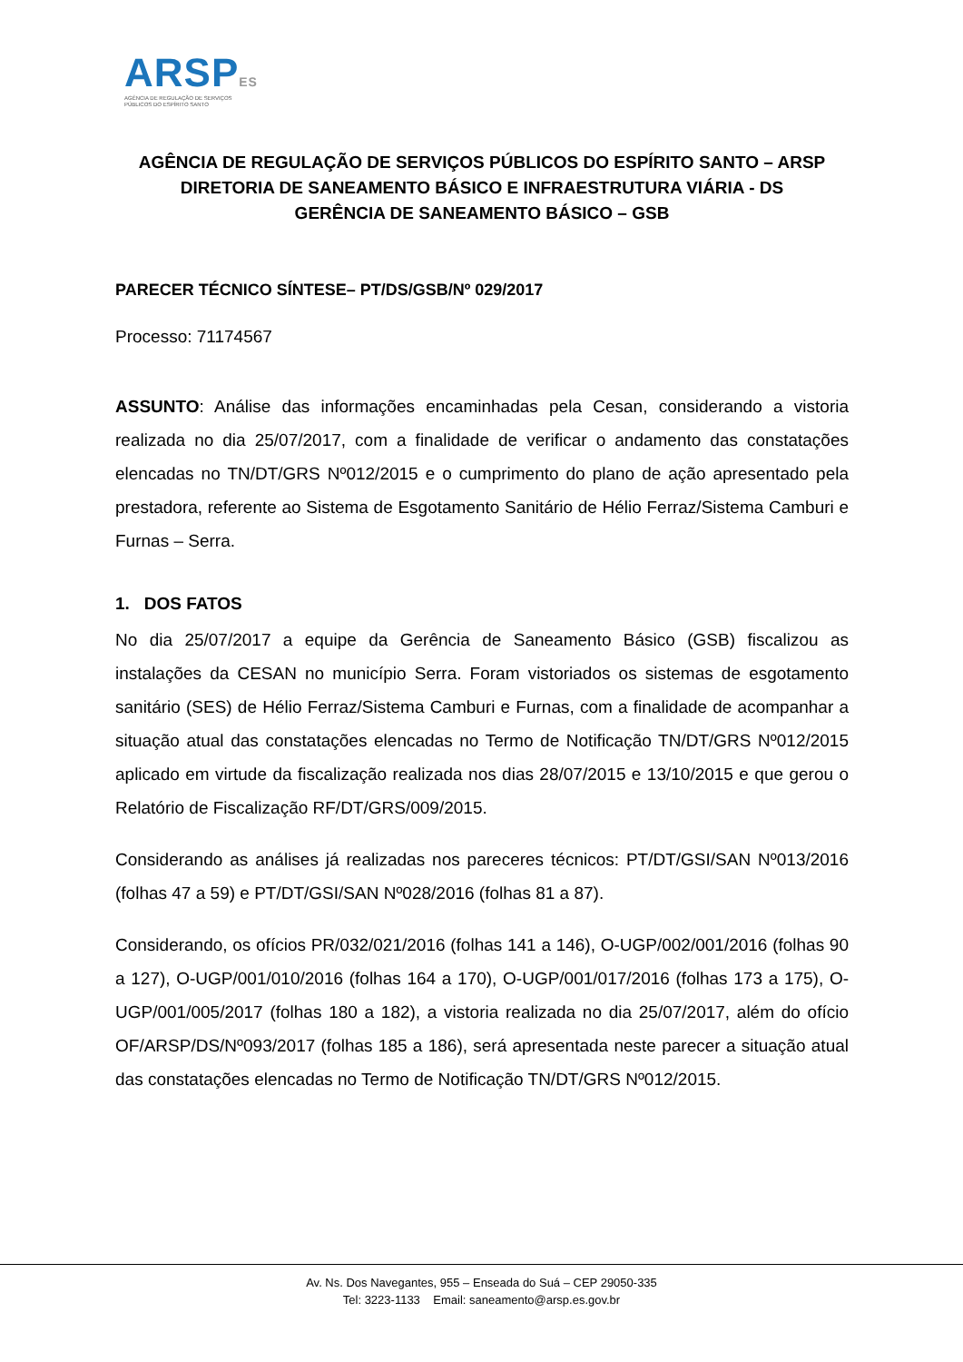ARSPES
AGÊNCIA DE REGULAÇÃO DE SERVIÇOS
PÚBLICOS DO ESPÍRITO SANTO
AGÊNCIA DE REGULAÇÃO DE SERVIÇOS PÚBLICOS DO ESPÍRITO SANTO – ARSP
DIRETORIA DE SANEAMENTO BÁSICO E INFRAESTRUTURA VIÁRIA - DS
GERÊNCIA DE SANEAMENTO BÁSICO – GSB
PARECER TÉCNICO SÍNTESE– PT/DS/GSB/Nº 029/2017
Processo: 71174567
ASSUNTO: Análise das informações encaminhadas pela Cesan, considerando a vistoria realizada no dia 25/07/2017, com a finalidade de verificar o andamento das constatações elencadas no TN/DT/GRS Nº012/2015 e o cumprimento do plano de ação apresentado pela prestadora, referente ao Sistema de Esgotamento Sanitário de Hélio Ferraz/Sistema Camburi e Furnas – Serra.
1. DOS FATOS
No dia 25/07/2017 a equipe da Gerência de Saneamento Básico (GSB) fiscalizou as instalações da CESAN no município Serra. Foram vistoriados os sistemas de esgotamento sanitário (SES) de Hélio Ferraz/Sistema Camburi e Furnas, com a finalidade de acompanhar a situação atual das constatações elencadas no Termo de Notificação TN/DT/GRS Nº012/2015 aplicado em virtude da fiscalização realizada nos dias 28/07/2015 e 13/10/2015 e que gerou o Relatório de Fiscalização RF/DT/GRS/009/2015.
Considerando as análises já realizadas nos pareceres técnicos: PT/DT/GSI/SAN Nº013/2016 (folhas 47 a 59) e PT/DT/GSI/SAN Nº028/2016 (folhas 81 a 87).
Considerando, os ofícios PR/032/021/2016 (folhas 141 a 146), O-UGP/002/001/2016 (folhas 90 a 127), O-UGP/001/010/2016 (folhas 164 a 170), O-UGP/001/017/2016 (folhas 173 a 175), O-UGP/001/005/2017 (folhas 180 a 182), a vistoria realizada no dia 25/07/2017, além do ofício OF/ARSP/DS/Nº093/2017 (folhas 185 a 186), será apresentada neste parecer a situação atual das constatações elencadas no Termo de Notificação TN/DT/GRS Nº012/2015.
Av. Ns. Dos Navegantes, 955 – Enseada do Suá – CEP 29050-335
Tel: 3223-1133 Email: saneamento@arsp.es.gov.br